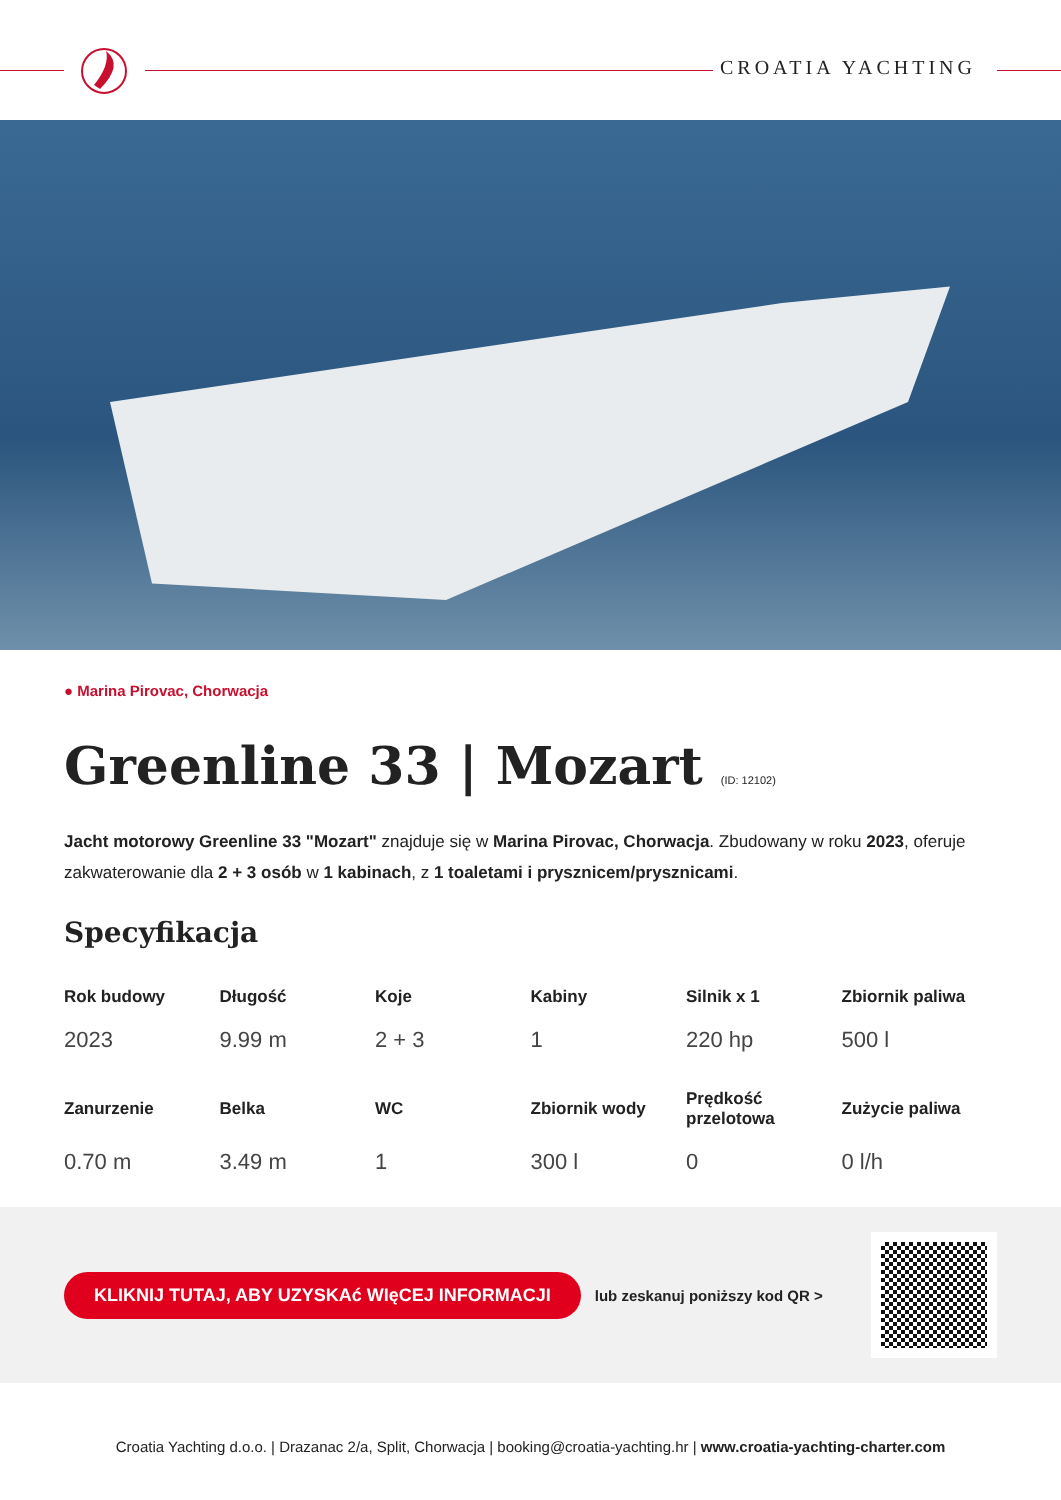CROATIA YACHTING
● Marina Pirovac, Chorwacja
Greenline 33 | Mozart (ID: 12102)
Jacht motorowy Greenline 33 "Mozart" znajduje się w Marina Pirovac, Chorwacja. Zbudowany w roku 2023, oferuje zakwaterowanie dla 2 + 3 osób w 1 kabinach, z 1 toaletami i prysznicem/prysznicami.
Specyfikacja
| Rok budowy | Długość | Koje | Kabiny | Silnik x 1 | Zbiornik paliwa |
| --- | --- | --- | --- | --- | --- |
| 2023 | 9.99 m | 2 + 3 | 1 | 220 hp | 500 l |
| Zanurzenie | Belka | WC | Zbiornik wody | Prędkość przelotowa | Zużycie paliwa |
| 0.70 m | 3.49 m | 1 | 300 l | 0 | 0 l/h |
KLIKNIJ TUTAJ, ABY UZYSKAć WIęCEJ INFORMACJI lub zeskanuj poniższy kod QR >
Croatia Yachting d.o.o. | Drazanac 2/a, Split, Chorwacja | booking@croatia-yachting.hr | www.croatia-yachting-charter.com